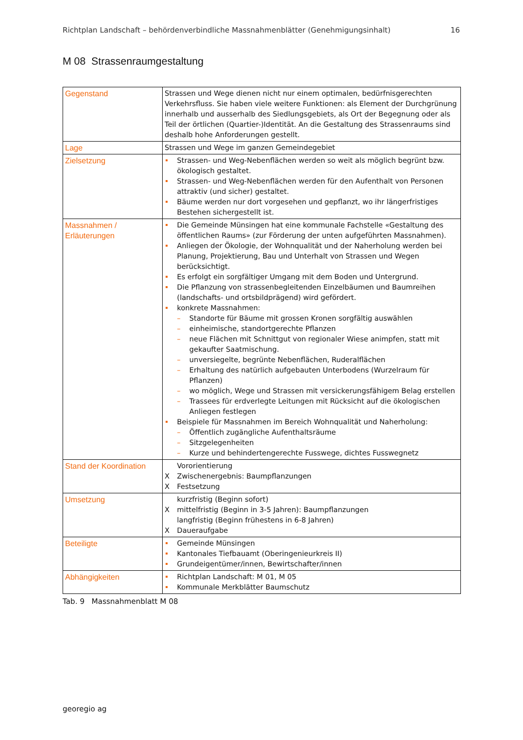Richtplan Landschaft – behördenverbindliche Massnahmenblätter (Genehmigungsinhalt) 16
M 08 Strassenraumgestaltung
| Gegenstand | Strassen und Wege dienen nicht nur einem optimalen, bedürfnisgerechten Verkehrsfluss. Sie haben viele weitere Funktionen: als Element der Durchgrünung innerhalb und ausserhalb des Siedlungsgebiets, als Ort der Begegnung oder als Teil der örtlichen (Quartier-)Identität. An die Gestaltung des Strassenraums sind deshalb hohe Anforderungen gestellt. |
| Lage | Strassen und Wege im ganzen Gemeindegebiet |
| Zielsetzung | Strassen- und Weg-Nebenflächen werden so weit als möglich begrünt bzw. ökologisch gestaltet. Strassen- und Weg-Nebenflächen werden für den Aufenthalt von Personen attraktiv (und sicher) gestaltet. Bäume werden nur dort vorgesehen und gepflanzt, wo ihr längerfristiges Bestehen sichergestellt ist. |
| Massnahmen / Erläuterungen | Die Gemeinde Münsingen hat eine kommunale Fachstelle «Gestaltung des öffentlichen Raums» (zur Förderung der unten aufgeführten Massnahmen). Anliegen der Ökologie, der Wohnqualität und der Naherholung werden bei Planung, Projektierung, Bau und Unterhalt von Strassen und Wegen berücksichtigt. Es erfolgt ein sorgfältiger Umgang mit dem Boden und Untergrund. Die Pflanzung von strassenbegleitenden Einzelbäumen und Baumreihen (landschafts- und ortsbildprägend) wird gefördert. konkrete Massnahmen: – Standorte für Bäume mit grossen Kronen sorgfältig auswählen – einheimische, standortgerechte Pflanzen – neue Flächen mit Schnittgut von regionaler Wiese animpfen, statt mit gekaufter Saatmischung. – unversiegelte, begrünte Nebenflächen, Ruderalflächen – Erhaltung des natürlich aufgebauten Unterbodens (Wurzelraum für Pflanzen) – wo möglich, Wege und Strassen mit versickerungsfähigem Belag erstellen – Trassees für erdverlegte Leitungen mit Rücksicht auf die ökologischen Anliegen festlegen Beispiele für Massnahmen im Bereich Wohnqualität und Naherholung: – Öffentlich zugängliche Aufenthaltsräume – Sitzgelegenheiten – Kurze und behindertengerechte Fusswege, dichtes Fusswegnetz |
| Stand der Koordination | Vororientierung X Zwischenergebnis: Baumpflanzungen X Festsetzung |
| Umsetzung | kurzfristig (Beginn sofort) X mittelfristig (Beginn in 3-5 Jahren): Baumpflanzungen langfristig (Beginn frühestens in 6-8 Jahren) X Daueraufgabe |
| Beteiligte | Gemeinde Münsingen Kantonales Tiefbauamt (Oberingenieurkreis II) Grundeigentümer/innen, Bewirtschafter/innen |
| Abhängigkeiten | Richtplan Landschaft: M 01, M 05 Kommunale Merkblätter Baumschutz |
Tab. 9 Massnahmenblatt M 08
georegio ag